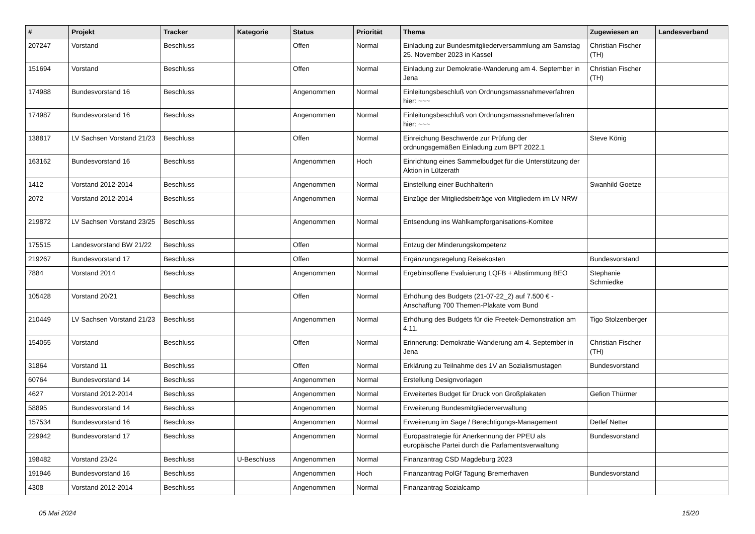| # | Projekt | Tracker | Kategorie | Status | Priorität | Thema | Zugewiesen an | Landesverband |
| --- | --- | --- | --- | --- | --- | --- | --- | --- |
| 207247 | Vorstand | Beschluss | | Offen | Normal | Einladung zur Bundesmitgliederversammlung am Samstag 25. November 2023 in Kassel | Christian Fischer (TH) | |
| 151694 | Vorstand | Beschluss | | Offen | Normal | Einladung zur Demokratie-Wanderung am 4. September in Jena | Christian Fischer (TH) | |
| 174988 | Bundesvorstand 16 | Beschluss | | Angenommen | Normal | Einleitungsbeschluß von Ordnungsmassnahmeverfahren hier: ~~~ | | |
| 174987 | Bundesvorstand 16 | Beschluss | | Angenommen | Normal | Einleitungsbeschluß von Ordnungsmassnahmeverfahren hier: ~~~ | | |
| 138817 | LV Sachsen Vorstand 21/23 | Beschluss | | Offen | Normal | Einreichung Beschwerde zur Prüfung der ordnungsgemäßen Einladung zum BPT 2022.1 | Steve König | |
| 163162 | Bundesvorstand 16 | Beschluss | | Angenommen | Hoch | Einrichtung eines Sammelbudget für die Unterstützung der Aktion in Lützerath | | |
| 1412 | Vorstand 2012-2014 | Beschluss | | Angenommen | Normal | Einstellung einer Buchhalterin | Swanhild Goetze | |
| 2072 | Vorstand 2012-2014 | Beschluss | | Angenommen | Normal | Einzüge der Mitgliedsbeiträge von Mitgliedern im LV NRW | | |
| 219872 | LV Sachsen Vorstand 23/25 | Beschluss | | Angenommen | Normal | Entsendung ins Wahlkampforganisations-Komitee | | |
| 175515 | Landesvorstand BW 21/22 | Beschluss | | Offen | Normal | Entzug der Minderungskompetenz | | |
| 219267 | Bundesvorstand 17 | Beschluss | | Offen | Normal | Ergänzungsregelung Reisekosten | Bundesvorstand | |
| 7884 | Vorstand 2014 | Beschluss | | Angenommen | Normal | Ergebinsoffene Evaluierung LQFB + Abstimmung BEO | Stephanie Schmiedke | |
| 105428 | Vorstand 20/21 | Beschluss | | Offen | Normal | Erhöhung des Budgets (21-07-22_2) auf 7.500 € - Anschaffung 700 Themen-Plakate vom Bund | | |
| 210449 | LV Sachsen Vorstand 21/23 | Beschluss | | Angenommen | Normal | Erhöhung des Budgets für die Freetek-Demonstration am 4.11. | Tigo Stolzenberger | |
| 154055 | Vorstand | Beschluss | | Offen | Normal | Erinnerung: Demokratie-Wanderung am 4. September in Jena | Christian Fischer (TH) | |
| 31864 | Vorstand 11 | Beschluss | | Offen | Normal | Erklärung zu Teilnahme des 1V an Sozialismustagen | Bundesvorstand | |
| 60764 | Bundesvorstand 14 | Beschluss | | Angenommen | Normal | Erstellung Designvorlagen | | |
| 4627 | Vorstand 2012-2014 | Beschluss | | Angenommen | Normal | Erweitertes Budget für Druck von Großplakaten | Gefion Thürmer | |
| 58895 | Bundesvorstand 14 | Beschluss | | Angenommen | Normal | Erweiterung Bundesmitgliederverwaltung | | |
| 157534 | Bundesvorstand 16 | Beschluss | | Angenommen | Normal | Erweiterung im Sage / Berechtigungs-Management | Detlef Netter | |
| 229942 | Bundesvorstand 17 | Beschluss | | Angenommen | Normal | Europastrategie für Anerkennung der PPEU als europäische Partei durch die Parlamentsverwaltung | Bundesvorstand | |
| 198482 | Vorstand 23/24 | Beschluss | U-Beschluss | Angenommen | Normal | Finanzantrag CSD Magdeburg 2023 | | |
| 191946 | Bundesvorstand 16 | Beschluss | | Angenommen | Hoch | Finanzantrag PolGf Tagung Bremerhaven | Bundesvorstand | |
| 4308 | Vorstand 2012-2014 | Beschluss | | Angenommen | Normal | Finanzantrag Sozialcamp | | |
05 Mai 2024 15/20